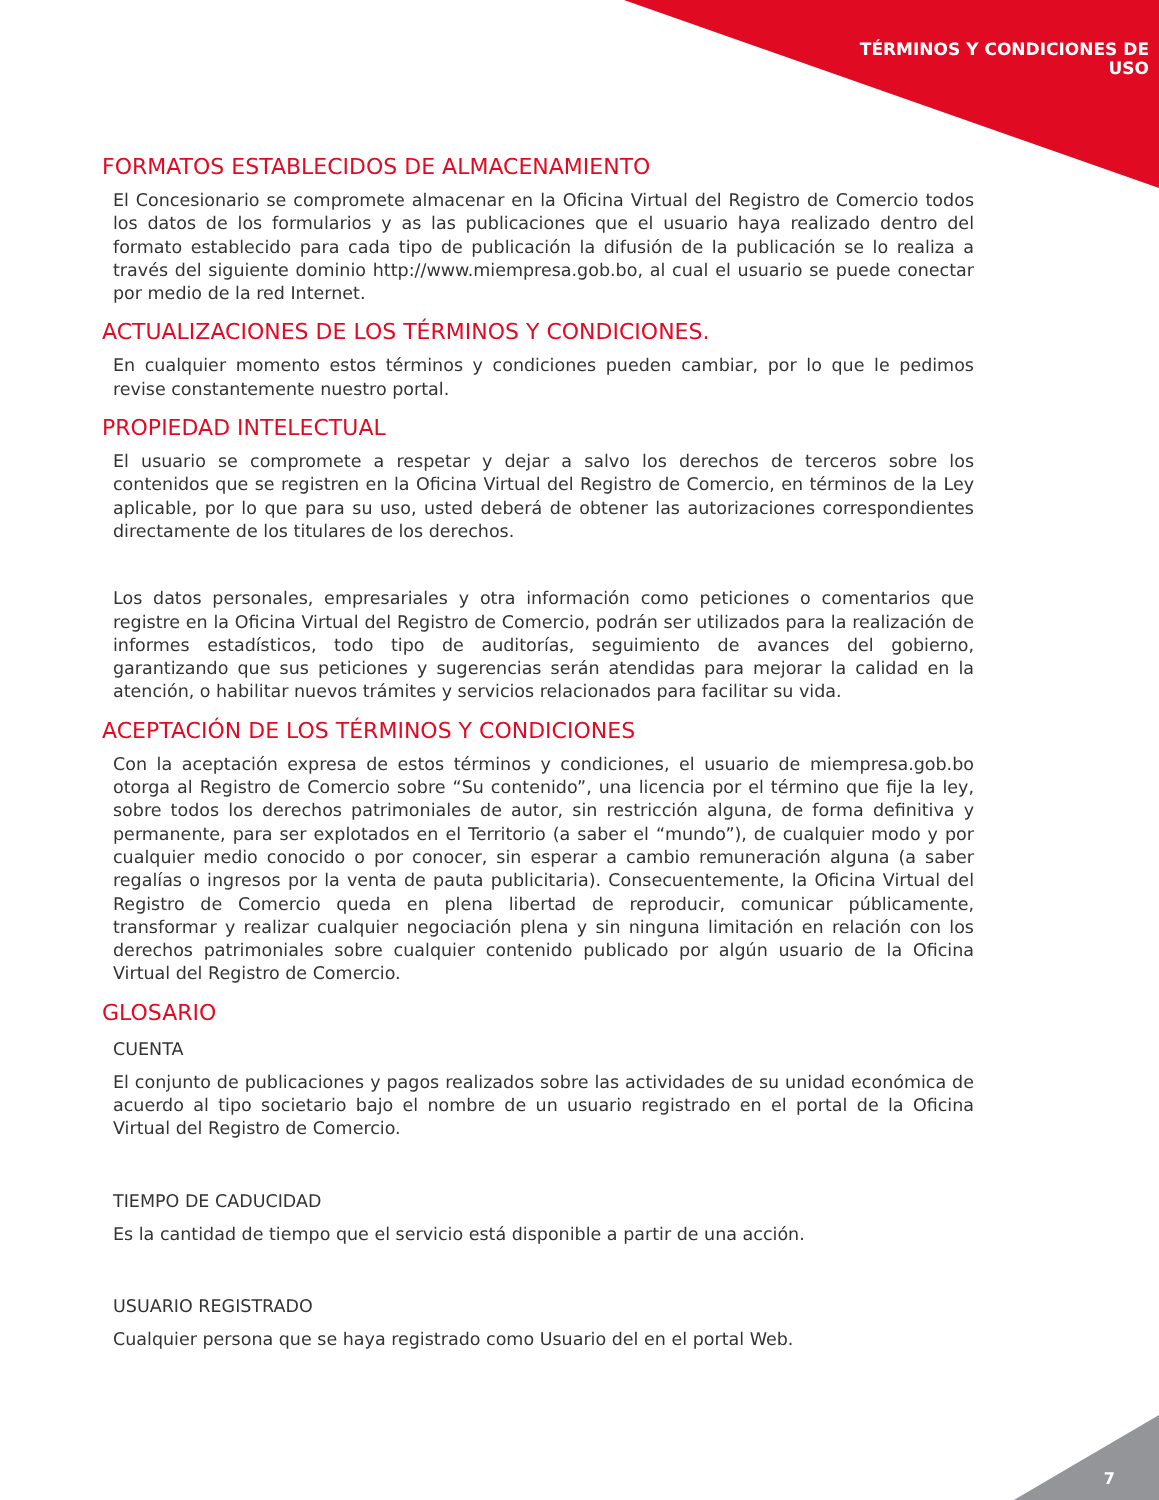TÉRMINOS Y CONDICIONES DE
USO
FORMATOS ESTABLECIDOS DE ALMACENAMIENTO
El Concesionario se compromete almacenar en la Oficina Virtual del Registro de Comercio todos los datos de los formularios y as las publicaciones que el usuario haya realizado dentro del formato establecido para cada tipo de publicación la difusión de la publicación se lo realiza a través del siguiente dominio http://www.miempresa.gob.bo, al cual el usuario se puede conectar por medio de la red Internet.
ACTUALIZACIONES DE LOS TÉRMINOS Y CONDICIONES.
En cualquier momento estos términos y condiciones pueden cambiar, por lo que le pedimos revise constantemente nuestro portal.
PROPIEDAD INTELECTUAL
El usuario se compromete a respetar y dejar a salvo los derechos de terceros sobre los contenidos que se registren en la Oficina Virtual del Registro de Comercio, en términos de la Ley aplicable, por lo que para su uso, usted deberá de obtener las autorizaciones correspondientes directamente de los titulares de los derechos.
Los datos personales, empresariales y otra información como peticiones o comentarios que registre en la Oficina Virtual del Registro de Comercio, podrán ser utilizados para la realización de informes estadísticos, todo tipo de auditorías, seguimiento de avances del gobierno, garantizando que sus peticiones y sugerencias serán atendidas para mejorar la calidad en la atención, o habilitar nuevos trámites y servicios relacionados para facilitar su vida.
ACEPTACIÓN DE LOS TÉRMINOS Y CONDICIONES
Con la aceptación expresa de estos términos y condiciones, el usuario de miempresa.gob.bo otorga al Registro de Comercio sobre “Su contenido”, una licencia por el término que fije la ley, sobre todos los derechos patrimoniales de autor, sin restricción alguna, de forma definitiva y permanente, para ser explotados en el Territorio (a saber el “mundo”), de cualquier modo y por cualquier medio conocido o por conocer, sin esperar a cambio remuneración alguna (a saber regalías o ingresos por la venta de pauta publicitaria). Consecuentemente, la Oficina Virtual del Registro de Comercio queda en plena libertad de reproducir, comunicar públicamente, transformar y realizar cualquier negociación plena y sin ninguna limitación en relación con los derechos patrimoniales sobre cualquier contenido publicado por algún usuario de la Oficina Virtual del Registro de Comercio.
GLOSARIO
CUENTA
El conjunto de publicaciones y pagos realizados sobre las actividades de su unidad económica de acuerdo al tipo societario bajo el nombre de un usuario registrado en el portal de la Oficina Virtual del Registro de Comercio.
TIEMPO DE CADUCIDAD
Es la cantidad de tiempo que el servicio está disponible a partir de una acción.
USUARIO REGISTRADO
Cualquier persona que se haya registrado como Usuario del en el portal Web.
7